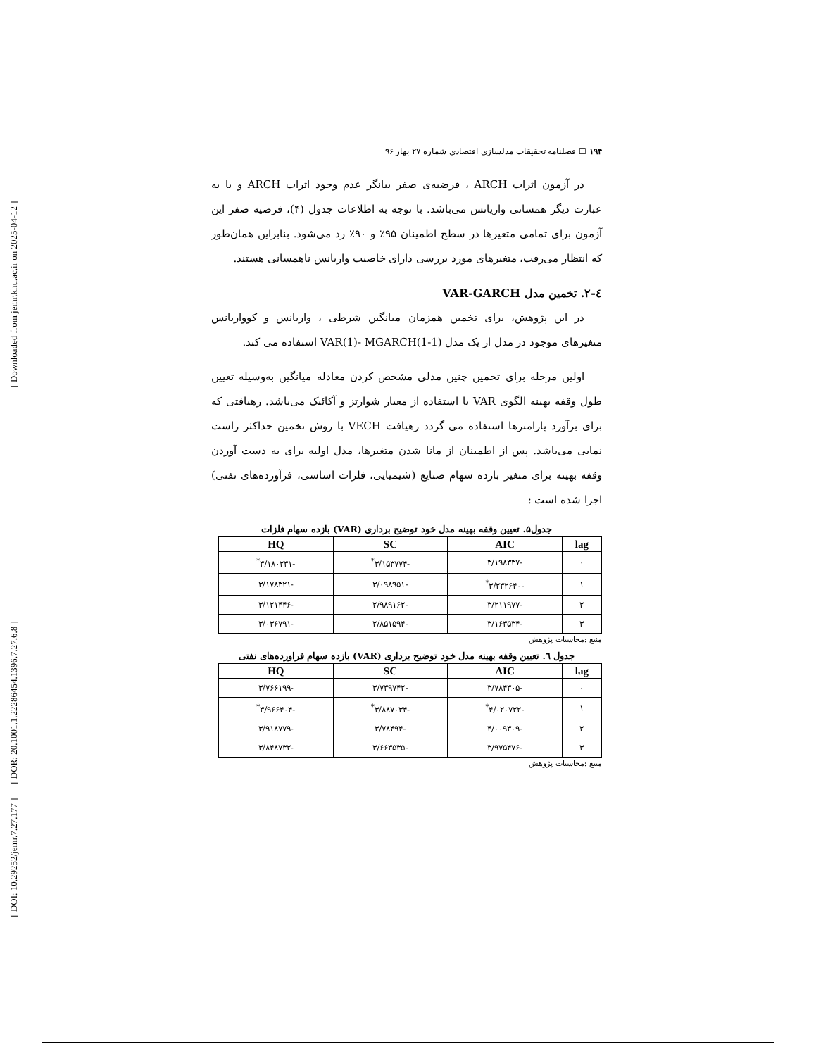[ Downloaded from jemr.khu.ac.ir on 2025-04-12 ]
[ DOR: 20.1001.1.22286454.1396.7.27.6.8 ]
[ DOI: 10.29252/jemr.7.27.177 ]
۱۹۴ ☐ فصلنامه تحقیقات مدلسازی اقتصادی شماره ۲۷ بهار ۹۶
در آزمون اثرات ARCH ، فرضیه‌ی صفر بیانگر عدم وجود اثرات ARCH و یا به عبارت دیگر همسانی واریانس می‌باشد. با توجه به اطلاعات جدول (۴)، فرضیه صفر این آزمون برای تمامی متغیرها در سطح اطمینان ۹۵٪ و ۹۰٪ رد می‌شود. بنابراین همان‌طور که انتظار می‌رفت، متغیرهای مورد بررسی دارای خاصیت واریانس ناهمسانی هستند.
٤-٢. تخمین مدل VAR-GARCH
در این پژوهش، برای تخمین همزمان میانگین شرطی ، واریانس و کوواریانس متغیرهای موجود در مدل از یک مدل VAR(1)- MGARCH(1-1) استفاده می کند.
اولین مرحله برای تخمین چنین مدلی مشخص کردن معادله میانگین به‌وسیله تعیین طول وقفه بهینه الگوی VAR با استفاده از معیار شوارتز و آکائیک می‌باشد. رهیافتی که برای برآورد پارامترها استفاده می گردد رهیافت VECH با روش تخمین حداکثر راست نمایی می‌باشد. پس از اطمینان از مانا شدن متغیرها، مدل اولیه برای به دست آوردن وقفه بهینه برای متغیر بازده سهام صنایع (شیمیایی، فلزات اساسی، فرآورده‌های نفتی) اجرا شده است :
جدول۵. تعیین وقفه بهینه مدل خود توضیح برداری (VAR) بازده سهام فلزات
| lag | AIC | SC | HQ |
| --- | --- | --- | --- |
| ۰ | -۳/۱۹۸۳۳۷ | -۳/۱۵۳۷۷۴<sup>*</sup> | -۳/۱۸۰۲۳۱<sup>*</sup> |
| ۱ | -۳/۲۳۲۶۴۰<sup>*</sup> | -۳/۰۹۸۹۵۱ | -۳/۱۷۸۳۲۱ |
| ۲ | -۳/۲۱۱۹۷۷ | -۲/۹۸۹۱۶۲ | -۳/۱۲۱۴۴۶ |
| ۳ | -۳/۱۶۳۵۳۴ | -۲/۸۵۱۵۹۴ | -۳/۰۳۶۷۹۱ |
منبع :محاسبات پژوهش
جدول ٦. تعیین وقفه بهینه مدل خود توضیح برداری (VAR) بازده سهام فراورده‌های نفتی
| lag | AIC | SC | HQ |
| --- | --- | --- | --- |
| ۰ | -۳/۷۸۴۳۰۵ | -۳/۷۳۹۷۴۲ | -۳/۷۶۶۱۹۹ |
| ۱ | -۴/۰۲۰۷۲۲<sup>*</sup> | -۳/۸۸۷۰۳۴<sup>*</sup> | -۳/۹۶۶۴۰۴<sup>*</sup> |
| ۲ | -۴/۰۰۹۳۰۹ | -۳/۷۸۴۹۴ | -۳/۹۱۸۷۷۹ |
| ۳ | -۳/۹۷۵۴۷۶ | -۳/۶۶۳۵۳۵ | -۳/۸۴۸۷۳۲ |
منبع :محاسبات پژوهش